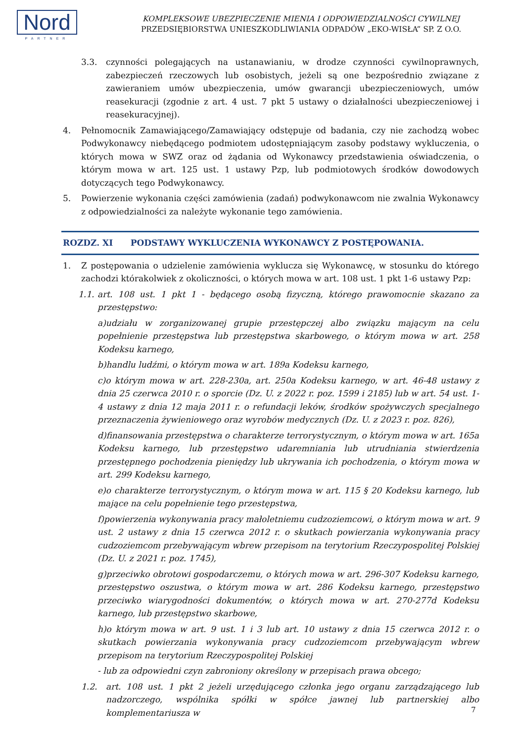Nord
PARTNER
KOMPLEKSOWE UBEZPIECZENIE MIENIA I ODPOWIEDZIALNOŚCI CYWILNEJ
PRZEDSIĘBIORSTWA UNIESZKODLIWIANIA ODPADÓW „EKO-WISŁA” SP. Z O.O.
3.3. czynności polegających na ustanawianiu, w drodze czynności cywilnoprawnych, zabezpieczeń rzeczowych lub osobistych, jeżeli są one bezpośrednio związane z zawieraniem umów ubezpieczenia, umów gwarancji ubezpieczeniowych, umów reasekuracji (zgodnie z art. 4 ust. 7 pkt 5 ustawy o działalności ubezpieczeniowej i reasekuracyjnej).
4. Pełnomocnik Zamawiającego/Zamawiający odstępuje od badania, czy nie zachodzą wobec Podwykonawcy niebędącego podmiotem udostępniającym zasoby podstawy wykluczenia, o których mowa w SWZ oraz od żądania od Wykonawcy przedstawienia oświadczenia, o którym mowa w art. 125 ust. 1 ustawy Pzp, lub podmiotowych środków dowodowych dotyczących tego Podwykonawcy.
5. Powierzenie wykonania części zamówienia (zadań) podwykonawcom nie zwalnia Wykonawcy z odpowiedzialności za należyte wykonanie tego zamówienia.
ROZDZ. XI PODSTAWY WYKLUCZENIA WYKONAWCY Z POSTĘPOWANIA.
1. Z postępowania o udzielenie zamówienia wyklucza się Wykonawcę, w stosunku do którego zachodzi którakolwiek z okoliczności, o których mowa w art. 108 ust. 1 pkt 1-6 ustawy Pzp:
1.1. art. 108 ust. 1 pkt 1 - będącego osobą fizyczną, którego prawomocnie skazano za przestępstwo:
a)udziału w zorganizowanej grupie przestępczej albo związku mającym na celu popełnienie przestępstwa lub przestępstwa skarbowego, o którym mowa w art. 258 Kodeksu karnego,
b)handlu ludźmi, o którym mowa w art. 189a Kodeksu karnego,
c)o którym mowa w art. 228-230a, art. 250a Kodeksu karnego, w art. 46-48 ustawy z dnia 25 czerwca 2010 r. o sporcie (Dz. U. z 2022 r. poz. 1599 i 2185) lub w art. 54 ust. 1-4 ustawy z dnia 12 maja 2011 r. o refundacji leków, środków spożywczych specjalnego przeznaczenia żywieniowego oraz wyrobów medycznych (Dz. U. z 2023 r. poz. 826),
d)finansowania przestępstwa o charakterze terrorystycznym, o którym mowa w art. 165a Kodeksu karnego, lub przestępstwo udaremniania lub utrudniania stwierdzenia przestępnego pochodzenia pieniędzy lub ukrywania ich pochodzenia, o którym mowa w art. 299 Kodeksu karnego,
e)o charakterze terrorystycznym, o którym mowa w art. 115 § 20 Kodeksu karnego, lub mające na celu popełnienie tego przestępstwa,
f)powierzenia wykonywania pracy małoletniemu cudzoziemcowi, o którym mowa w art. 9 ust. 2 ustawy z dnia 15 czerwca 2012 r. o skutkach powierzania wykonywania pracy cudzoziemcom przebywającym wbrew przepisom na terytorium Rzeczypospolitej Polskiej (Dz. U. z 2021 r. poz. 1745),
g)przeciwko obrotowi gospodarczemu, o których mowa w art. 296-307 Kodeksu karnego, przestępstwo oszustwa, o którym mowa w art. 286 Kodeksu karnego, przestępstwo przeciwko wiarygodności dokumentów, o których mowa w art. 270-277d Kodeksu karnego, lub przestępstwo skarbowe,
h)o którym mowa w art. 9 ust. 1 i 3 lub art. 10 ustawy z dnia 15 czerwca 2012 r. o skutkach powierzania wykonywania pracy cudzoziemcom przebywającym wbrew przepisom na terytorium Rzeczypospolitej Polskiej
- lub za odpowiedni czyn zabroniony określony w przepisach prawa obcego;
1.2. art. 108 ust. 1 pkt 2 jeżeli urzędującego członka jego organu zarządzającego lub nadzorczego, wspólnika spółki w spółce jawnej lub partnerskiej albo komplementariusza w
7